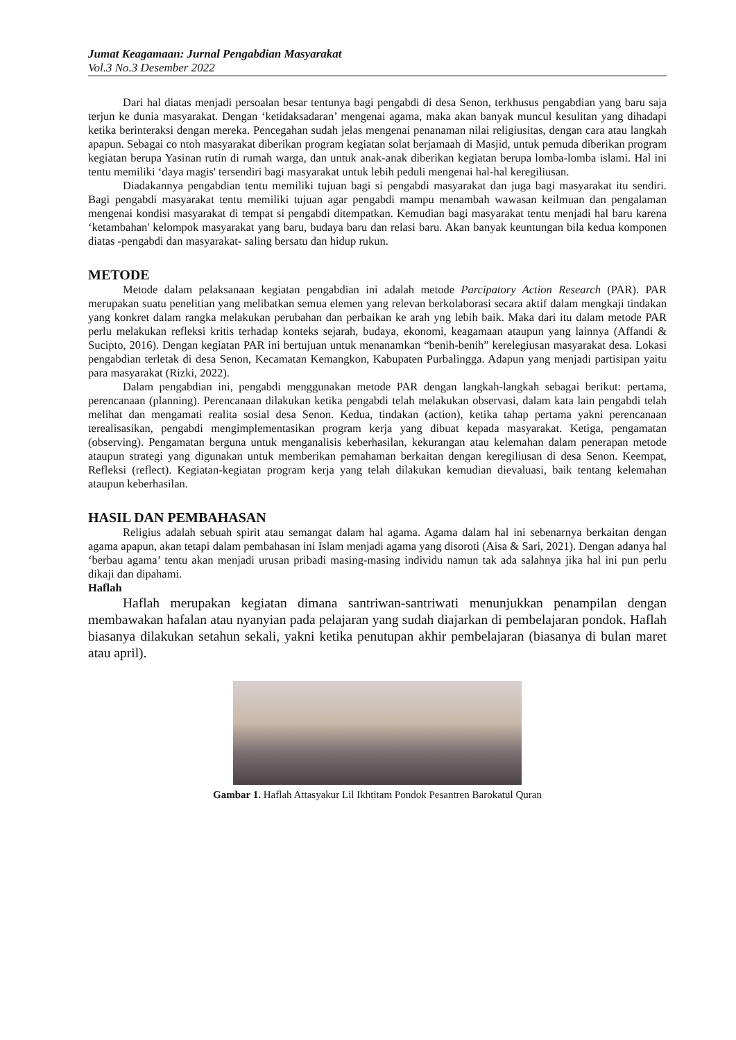Jumat Keagamaan: Jurnal Pengabdian Masyarakat
Vol.3 No.3 Desember 2022
Dari hal diatas menjadi persoalan besar tentunya bagi pengabdi di desa Senon, terkhusus pengabdian yang baru saja terjun ke dunia masyarakat. Dengan ‘ketidaksadaran’ mengenai agama, maka akan banyak muncul kesulitan yang dihadapi ketika berinteraksi dengan mereka. Pencegahan sudah jelas mengenai penanaman nilai religiusitas, dengan cara atau langkah apapun. Sebagai co ntoh masyarakat diberikan program kegiatan solat berjamaah di Masjid, untuk pemuda diberikan program kegiatan berupa Yasinan rutin di rumah warga, dan untuk anak-anak diberikan kegiatan berupa lomba-lomba islami. Hal ini tentu memiliki ‘daya magis' tersendiri bagi masyarakat untuk lebih peduli mengenai hal-hal keregiliusan.
Diadakannya pengabdian tentu memiliki tujuan bagi si pengabdi masyarakat dan juga bagi masyarakat itu sendiri. Bagi pengabdi masyarakat tentu memiliki tujuan agar pengabdi mampu menambah wawasan keilmuan dan pengalaman mengenai kondisi masyarakat di tempat si pengabdi ditempatkan. Kemudian bagi masyarakat tentu menjadi hal baru karena ‘ketambahan' kelompok masyarakat yang baru, budaya baru dan relasi baru. Akan banyak keuntungan bila kedua komponen diatas -pengabdi dan masyarakat- saling bersatu dan hidup rukun.
METODE
Metode dalam pelaksanaan kegiatan pengabdian ini adalah metode Parcipatory Action Research (PAR). PAR merupakan suatu penelitian yang melibatkan semua elemen yang relevan berkolaborasi secara aktif dalam mengkaji tindakan yang konkret dalam rangka melakukan perubahan dan perbaikan ke arah yng lebih baik. Maka dari itu dalam metode PAR perlu melakukan refleksi kritis terhadap konteks sejarah, budaya, ekonomi, keagamaan ataupun yang lainnya (Affandi & Sucipto, 2016). Dengan kegiatan PAR ini bertujuan untuk menanamkan “benih-benih” kerelegiusan masyarakat desa. Lokasi pengabdian terletak di desa Senon, Kecamatan Kemangkon, Kabupaten Purbalingga. Adapun yang menjadi partisipan yaitu para masyarakat (Rizki, 2022).
Dalam pengabdian ini, pengabdi menggunakan metode PAR dengan langkah-langkah sebagai berikut: pertama, perencanaan (planning). Perencanaan dilakukan ketika pengabdi telah melakukan observasi, dalam kata lain pengabdi telah melihat dan mengamati realita sosial desa Senon. Kedua, tindakan (action), ketika tahap pertama yakni perencanaan terealisasikan, pengabdi mengimplementasikan program kerja yang dibuat kepada masyarakat. Ketiga, pengamatan (observing). Pengamatan berguna untuk menganalisis keberhasilan, kekurangan atau kelemahan dalam penerapan metode ataupun strategi yang digunakan untuk memberikan pemahaman berkaitan dengan keregiliusan di desa Senon. Keempat, Refleksi (reflect). Kegiatan-kegiatan program kerja yang telah dilakukan kemudian dievaluasi, baik tentang kelemahan ataupun keberhasilan.
HASIL DAN PEMBAHASAN
Religius adalah sebuah spirit atau semangat dalam hal agama. Agama dalam hal ini sebenarnya berkaitan dengan agama apapun, akan tetapi dalam pembahasan ini Islam menjadi agama yang disoroti (Aisa & Sari, 2021). Dengan adanya hal ‘berbau agama’ tentu akan menjadi urusan pribadi masing-masing individu namun tak ada salahnya jika hal ini pun perlu dikaji dan dipahami.
Haflah
Haflah merupakan kegiatan dimana santriwan-santriwati menunjukkan penampilan dengan membawakan hafalan atau nyanyian pada pelajaran yang sudah diajarkan di pembelajaran pondok. Haflah biasanya dilakukan setahun sekali, yakni ketika penutupan akhir pembelajaran (biasanya di bulan maret atau april).
Gambar 1. Haflah Attasyakur Lil Ikhtitam Pondok Pesantren Barokatul Quran